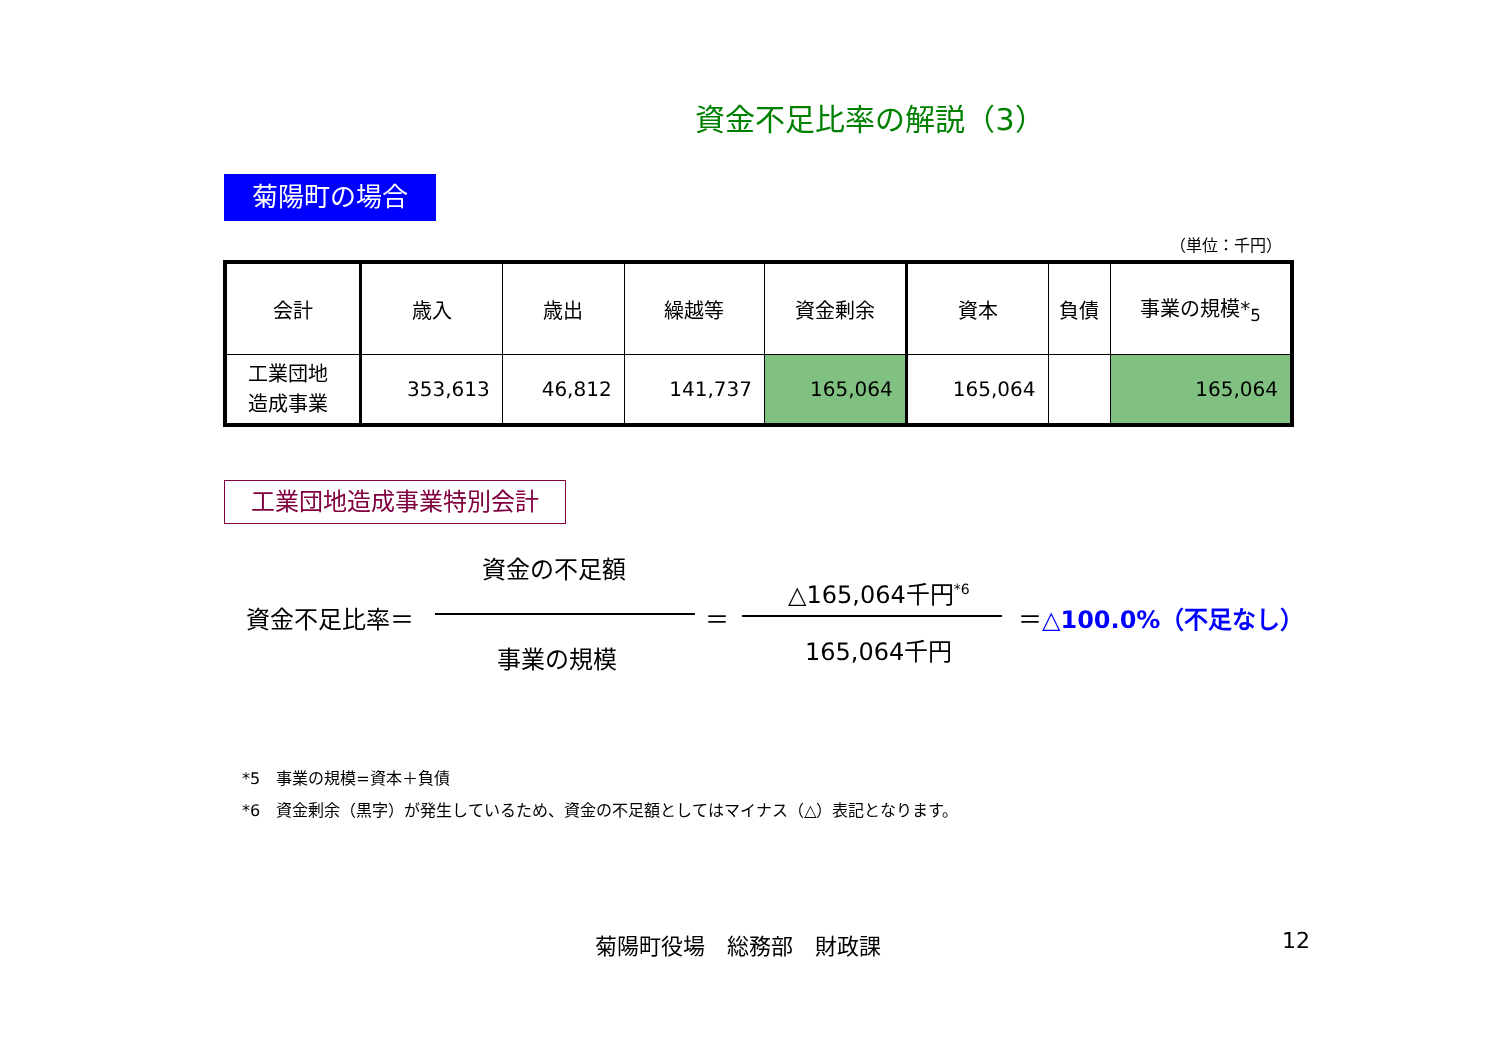資金不足比率の解説（3）
菊陽町の場合
（単位：千円）
| 会計 | 歳入 | 歳出 | 繰越等 | 資金剰余 | 資本 | 負債 | 事業の規模*<sub>5</sub> |
| --- | --- | --- | --- | --- | --- | --- | --- |
| 工業団地 造成事業 | 353,613 | 46,812 | 141,737 | 165,064 | 165,064 | | 165,064 |
工業団地造成事業特別会計
資金の不足額
資金不足比率＝ ＝
△165,064千円<sup>*6</sup>
165,064千円
＝△100.0%（不足なし）
事業の規模
*5　事業の規模=資本＋負債
*6　資金剰余（黒字）が発生しているため、資金の不足額としてはマイナス（△）表記となります。
菊陽町役場　総務部　財政課 12